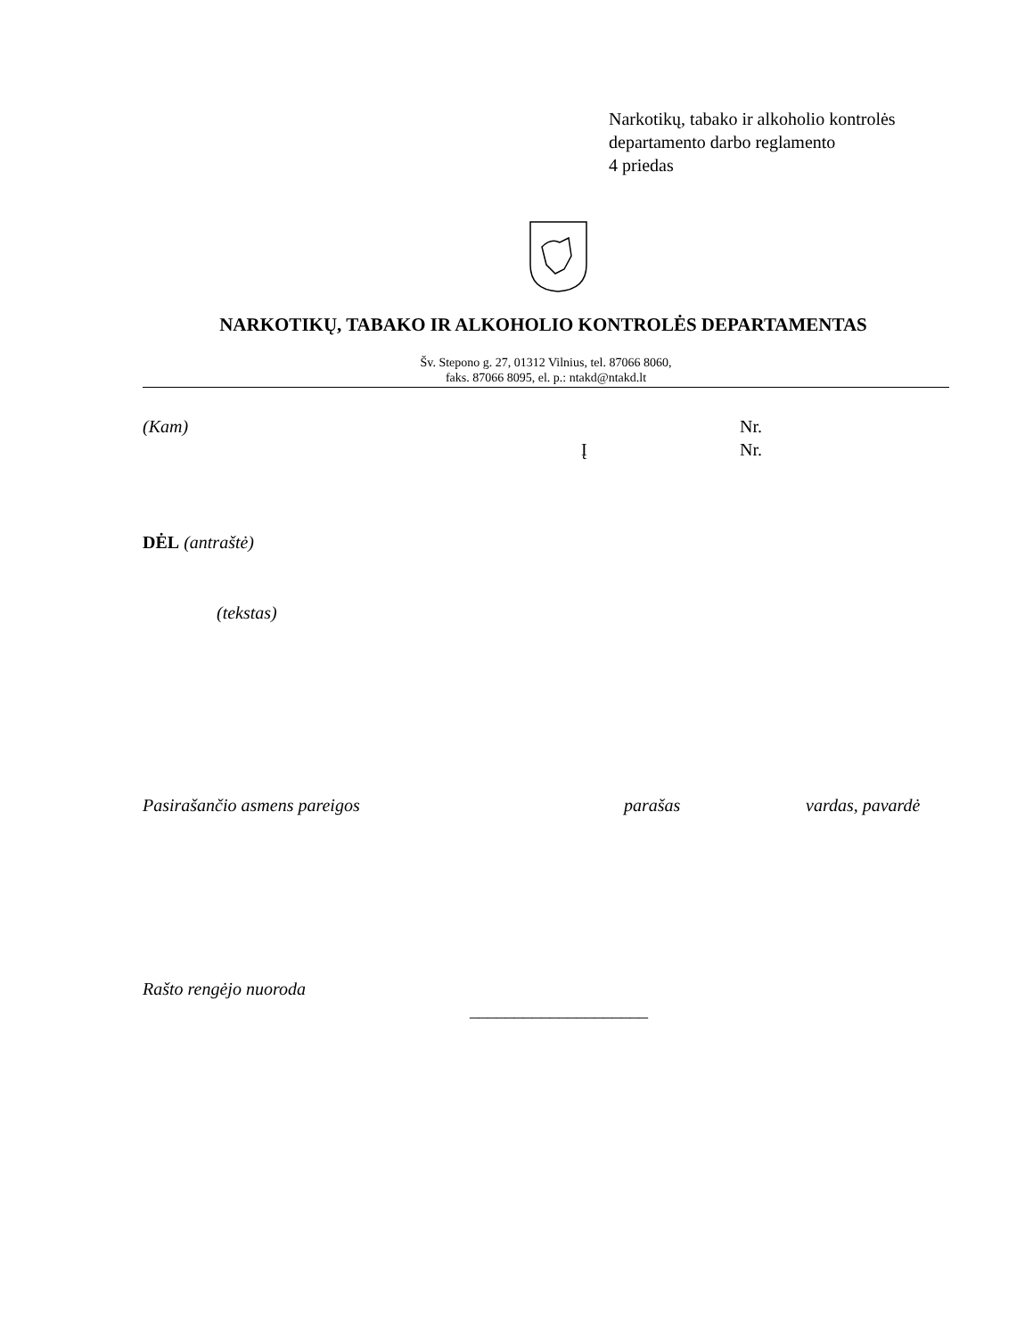Narkotikų, tabako ir alkoholio kontrolės
departamento darbo reglamento
4 priedas
NARKOTIKŲ, TABAKO IR ALKOHOLIO KONTROLĖS DEPARTAMENTAS
Šv. Stepono g. 27, 01312 Vilnius, tel. 87066 8060,
faks. 87066 8095, el. p.: ntakd@ntakd.lt
(Kam) Nr.
Į Nr.
DĖL (antraštė)
(tekstas)
Pasirašančio asmens pareigos parašas vardas, pavardė
Rašto rengėjo nuoroda
____________________